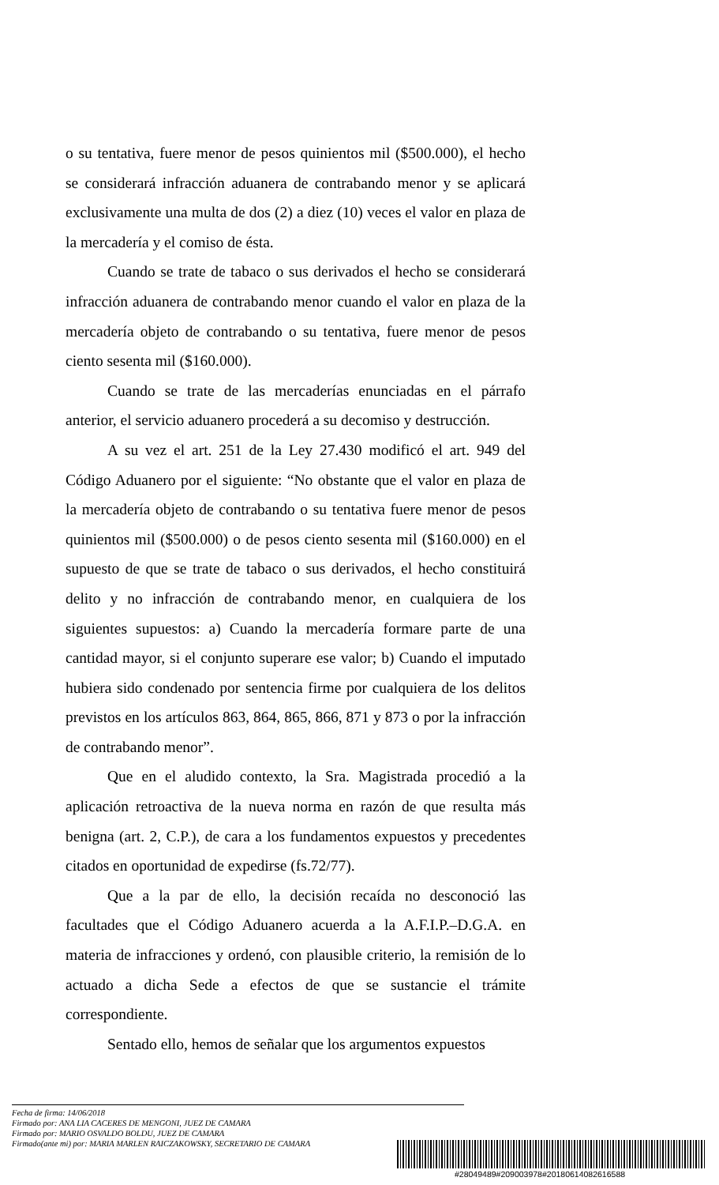o su tentativa, fuere menor de pesos quinientos mil ($500.000), el hecho se considerará infracción aduanera de contrabando menor y se aplicará exclusivamente una multa de dos (2) a diez (10) veces el valor en plaza de la mercadería y el comiso de ésta.
Cuando se trate de tabaco o sus derivados el hecho se considerará infracción aduanera de contrabando menor cuando el valor en plaza de la mercadería objeto de contrabando o su tentativa, fuere menor de pesos ciento sesenta mil ($160.000).
Cuando se trate de las mercaderías enunciadas en el párrafo anterior, el servicio aduanero procederá a su decomiso y destrucción.
A su vez el art. 251 de la Ley 27.430 modificó el art. 949 del Código Aduanero por el siguiente: “No obstante que el valor en plaza de la mercadería objeto de contrabando o su tentativa fuere menor de pesos quinientos mil ($500.000) o de pesos ciento sesenta mil ($160.000) en el supuesto de que se trate de tabaco o sus derivados, el hecho constituirá delito y no infracción de contrabando menor, en cualquiera de los siguientes supuestos: a) Cuando la mercadería formare parte de una cantidad mayor, si el conjunto superare ese valor; b) Cuando el imputado hubiera sido condenado por sentencia firme por cualquiera de los delitos previstos en los artículos 863, 864, 865, 866, 871 y 873 o por la infracción de contrabando menor”.
Que en el aludido contexto, la Sra. Magistrada procedió a la aplicación retroactiva de la nueva norma en razón de que resulta más benigna (art. 2, C.P.), de cara a los fundamentos expuestos y precedentes citados en oportunidad de expedirse (fs.72/77).
Que a la par de ello, la decisión recaída no desconoció las facultades que el Código Aduanero acuerda a la A.F.I.P.–D.G.A. en materia de infracciones y ordenó, con plausible criterio, la remisión de lo actuado a dicha Sede a efectos de que se sustancie el trámite correspondiente.
Sentado ello, hemos de señalar que los argumentos expuestos
Fecha de firma: 14/06/2018
Firmado por: ANA LIA CACERES DE MENGONI, JUEZ DE CAMARA
Firmado por: MARIO OSVALDO BOLDU, JUEZ DE CAMARA
Firmado(ante mi) por: MARIA MARLEN RAICZAKOWSKY, SECRETARIO DE CAMARA
#28049489#209003978#20180614082616588